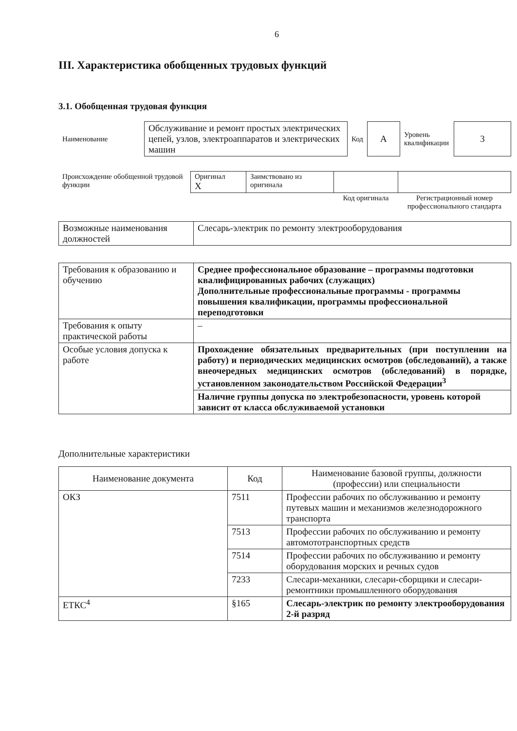6
III. Характеристика обобщенных трудовых функций
3.1. Обобщенная трудовая функция
| Наименование | Обслуживание и ремонт простых электрических цепей, узлов, электроаппаратов и электрических машин | Код | A | Уровень квалификации | 3 |
| Происхождение обобщенной трудовой функции | Оригинал X | Заимствовано из оригинала | | |
| | | | Код оригинала | Регистрационный номер профессионального стандарта |
| Возможные наименования должностей | Слесарь-электрик по ремонту электрооборудования |
| Требования к образованию и обучению | Среднее профессиональное образование – программы подготовки квалифицированных рабочих (служащих) Дополнительные профессиональные программы - программы повышения квалификации, программы профессиональной переподготовки |
| Требования к опыту практической работы | – |
| Особые условия допуска к работе | Прохождение обязательных предварительных (при поступлении на работу) и периодических медицинских осмотров (обследований), а также внеочередных медицинских осмотров (обследований) в порядке, установленном законодательством Российской Федерации<sup>3</sup> |
| | Наличие группы допуска по электробезопасности, уровень которой зависит от класса обслуживаемой установки |
Дополнительные характеристики
| Наименование документа | Код | Наименование базовой группы, должности (профессии) или специальности |
| --- | --- | --- |
| ОКЗ | 7511 | Профессии рабочих по обслуживанию и ремонту путевых машин и механизмов железнодорожного транспорта |
| | 7513 | Профессии рабочих по обслуживанию и ремонту автомототранспортных средств |
| | 7514 | Профессии рабочих по обслуживанию и ремонту оборудования морских и речных судов |
| | 7233 | Слесари-механики, слесари-сборщики и слесари-ремонтники промышленного оборудования |
| ЕТКС<sup>4</sup> | §165 | Слесарь-электрик по ремонту электрооборудования 2-й разряд |